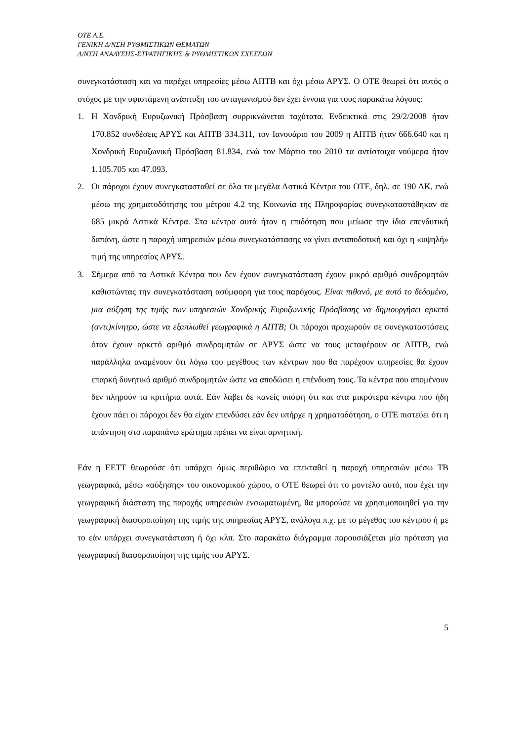OTE A.E.
ΓΕΝΙΚΗ Δ/ΝΣΗ ΡΥΘΜΙΣΤΙΚΩΝ ΘΕΜΑΤΩΝ
Δ/ΝΣΗ ΑΝΑΛΥΣΗΣ-ΣΤΡΑΤΗΓΙΚΗΣ & ΡΥΘΜΙΣΤΙΚΩΝ ΣΧΕΣΕΩΝ
συνεγκατάσταση και να παρέχει υπηρεσίες μέσω ΑΠΤΒ και όχι μέσω ΑΡΥΣ. Ο ΟΤΕ θεωρεί ότι αυτός ο στόχος με την υφιστάμενη ανάπτυξη του ανταγωνισμού δεν έχει έννοια για τους παρακάτω λόγους:
1. Η Χονδρική Ευρυζωνική Πρόσβαση συρρικνώνεται ταχύτατα. Ενδεικτικά στις 29/2/2008 ήταν 170.852 συνδέσεις ΑΡΥΣ και ΑΠΤΒ 334.311, τον Ιανουάριο του 2009 η ΑΠΤΒ ήταν 666.640 και η Χονδρική Ευρυζωνική Πρόσβαση 81.834, ενώ τον Μάρτιο του 2010 τα αντίστοιχα νούμερα ήταν 1.105.705 και 47.093.
2. Οι πάροχοι έχουν συνεγκατασταθεί σε όλα τα μεγάλα Αστικά Κέντρα του ΟΤΕ, δηλ. σε 190 ΑΚ, ενώ μέσω της χρηματοδότησης του μέτρου 4.2 της Κοινωνία της Πληροφορίας συνεγκαταστάθηκαν σε 685 μικρά Αστικά Κέντρα. Στα κέντρα αυτά ήταν η επιδότηση που μείωσε την ίδια επενδυτική δαπάνη, ώστε η παροχή υπηρεσιών μέσω συνεγκατάστασης να γίνει ανταποδοτική και όχι η «υψηλή» τιμή της υπηρεσίας ΑΡΥΣ.
3. Σήμερα από τα Αστικά Κέντρα που δεν έχουν συνεγκατάσταση έχουν μικρό αριθμό συνδρομητών καθιστώντας την συνεγκατάσταση ασύμφορη για τους παρόχους. Είναι πιθανό, με αυτό το δεδομένο, μια αύξηση της τιμής των υπηρεσιών Χονδρικής Ευρυζωνικής Πρόσβασης να δημιουργήσει αρκετό (αντι)κίνητρο, ώστε να εξαπλωθεί γεωγραφικά η ΑΠΤΒ; Οι πάροχοι προχωρούν σε συνεγκαταστάσεις όταν έχουν αρκετό αριθμό συνδρομητών σε ΑΡΥΣ ώστε να τους μεταφέρουν σε ΑΠΤΒ, ενώ παράλληλα αναμένουν ότι λόγω του μεγέθους των κέντρων που θα παρέχουν υπηρεσίες θα έχουν επαρκή δυνητικό αριθμό συνδρομητών ώστε να αποδώσει η επένδυση τους. Τα κέντρα που απομένουν δεν πληρούν τα κριτήρια αυτά. Εάν λάβει δε κανείς υπόψη ότι και στα μικρότερα κέντρα που ήδη έχουν πάει οι πάροχοι δεν θα είχαν επενδύσει εάν δεν υπήρχε η χρηματοδότηση, ο ΟΤΕ πιστεύει ότι η απάντηση στο παραπάνω ερώτημα πρέπει να είναι αρνητική.
Εάν η ΕΕΤΤ θεωρούσε ότι υπάρχει όμως περιθώριο να επεκταθεί η παροχή υπηρεσιών μέσω ΤΒ γεωγραφικά, μέσω «αύξησης» του οικονομικού χώρου, ο ΟΤΕ θεωρεί ότι το μοντέλο αυτό, που έχει την γεωγραφική διάσταση της παροχής υπηρεσιών ενσωματωμένη, θα μπορούσε να χρησιμοποιηθεί για την γεωγραφική διαφοροποίηση της τιμής της υπηρεσίας ΑΡΥΣ, ανάλογα π.χ. με το μέγεθος του κέντρου ή με το εάν υπάρχει συνεγκατάσταση ή όχι κλπ. Στο παρακάτω διάγραμμα παρουσιάζεται μία πρόταση για γεωγραφική διαφοροποίηση της τιμής του ΑΡΥΣ.
5